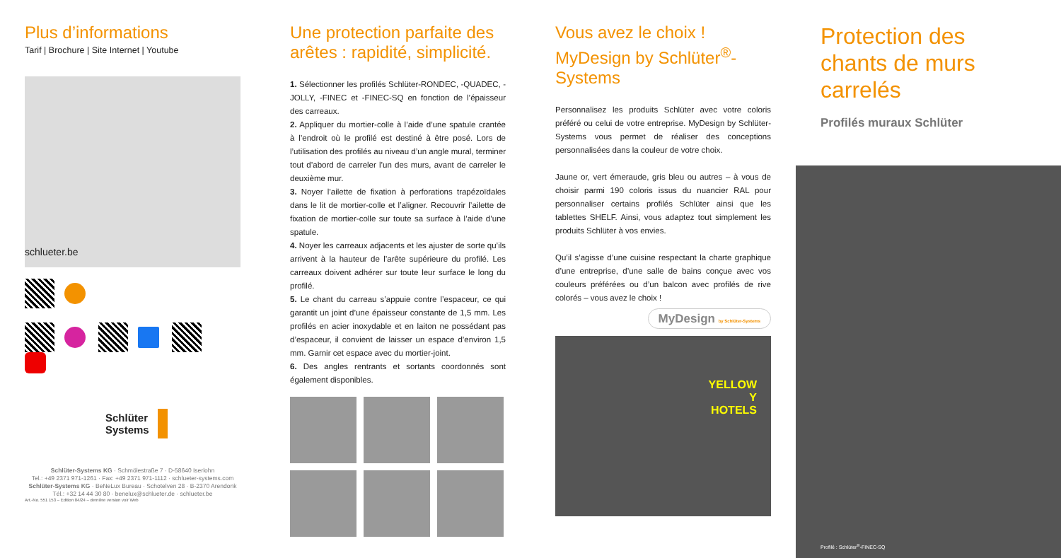Plus d’informations
Tarif | Brochure | Site Internet | Youtube
schlueter.be
Schlüter Systems
Schlüter-Systems KG · Schmölestraße 7 · D-58640 Iserlohn
Tel.: +49 2371 971-1261 · Fax: +49 2371 971-1112 · schlueter-systems.com
Schlüter-Systems KG · BeNeLux Bureau · Schotelven 28 · B-2370 Arendonk
Tél.: +32 14 44 30 80 · benelux@schlueter.de · schlueter.be
Art.-No. 551 153 – Edition 04/24 – dernière version voir Web
Une protection parfaite des arêtes : rapidité, simplicité.
1. Sélectionner les profilés Schlüter-RONDEC, -QUADEC, -JOLLY, -FINEC et -FINEC-SQ en fonction de l’épaisseur des carreaux.
2. Appliquer du mortier-colle à l’aide d’une spatule crantée à l’endroit où le profilé est destiné à être posé. Lors de l’utilisation des profilés au niveau d’un angle mural, terminer tout d’abord de carreler l’un des murs, avant de carreler le deuxième mur.
3. Noyer l’ailette de fixation à perforations trapézoïdales dans le lit de mortier-colle et l’aligner. Recouvrir l’ailette de fixation de mortier-colle sur toute sa surface à l’aide d’une spatule.
4. Noyer les carreaux adjacents et les ajuster de sorte qu’ils arrivent à la hauteur de l’arête supérieure du profilé. Les carreaux doivent adhérer sur toute leur surface le long du profilé.
5. Le chant du carreau s’appuie contre l’espaceur, ce qui garantit un joint d’une épaisseur constante de 1,5 mm. Les profilés en acier inoxydable et en laiton ne possédant pas d’espaceur, il convient de laisser un espace d’environ 1,5 mm. Garnir cet espace avec du mortier-joint.
6. Des angles rentrants et sortants coordonnés sont également disponibles.
Vous avez le choix !
MyDesign by Schlüter<sup>®</sup>-Systems
Personnalisez les produits Schlüter avec votre coloris préféré ou celui de votre entreprise. MyDesign by Schlüter-Systems vous permet de réaliser des conceptions personnalisées dans la couleur de votre choix.
Jaune or, vert émeraude, gris bleu ou autres – à vous de choisir parmi 190 coloris issus du nuancier RAL pour personnaliser certains profilés Schlüter ainsi que les tablettes SHELF. Ainsi, vous adaptez tout simplement les produits Schlüter à vos envies.
Qu’il s’agisse d’une cuisine respectant la charte graphique d’une entreprise, d’une salle de bains conçue avec vos couleurs préférées ou d’un balcon avec profilés de rive colorés – vous avez le choix !
MyDesign by Schlüter-Systems
YELLOW
Y
HOTELS
Protection des chants de murs carrelés
Profilés muraux Schlüter
Profilé : Schlüter<sup>®</sup>-FINEC-SQ